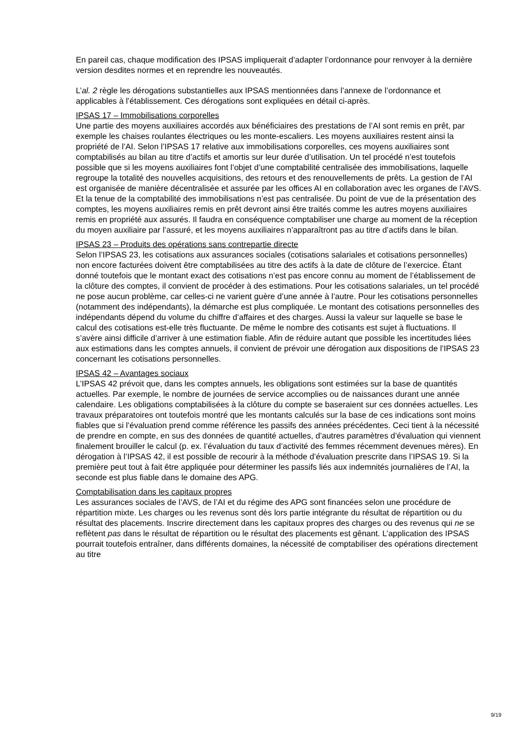En pareil cas, chaque modification des IPSAS impliquerait d’adapter l’ordonnance pour renvoyer à la dernière version desdites normes et en reprendre les nouveautés.
L’al. 2 règle les dérogations substantielles aux IPSAS mentionnées dans l’annexe de l’ordonnance et applicables à l’établissement. Ces dérogations sont expliquées en détail ci-après.
IPSAS 17 – Immobilisations corporelles
Une partie des moyens auxiliaires accordés aux bénéficiaires des prestations de l’AI sont remis en prêt, par exemple les chaises roulantes électriques ou les monte-escaliers. Les moyens auxiliaires restent ainsi la propriété de l’AI. Selon l’IPSAS 17 relative aux immobilisations corporelles, ces moyens auxiliaires sont comptabilisés au bilan au titre d’actifs et amortis sur leur durée d’utilisation. Un tel procédé n’est toutefois possible que si les moyens auxiliaires font l’objet d’une comptabilité centralisée des immobilisations, laquelle regroupe la totalité des nouvelles acquisitions, des retours et des renouvellements de prêts. La gestion de l’AI est organisée de manière décentralisée et assurée par les offices AI en collaboration avec les organes de l’AVS. Et la tenue de la comptabilité des immobilisations n’est pas centralisée. Du point de vue de la présentation des comptes, les moyens auxiliaires remis en prêt devront ainsi être traités comme les autres moyens auxiliaires remis en propriété aux assurés. Il faudra en conséquence comptabiliser une charge au moment de la réception du moyen auxiliaire par l’assuré, et les moyens auxiliaires n’apparaîtront pas au titre d’actifs dans le bilan.
IPSAS 23 – Produits des opérations sans contrepartie directe
Selon l’IPSAS 23, les cotisations aux assurances sociales (cotisations salariales et cotisations personnelles) non encore facturées doivent être comptabilisées au titre des actifs à la date de clôture de l’exercice. Étant donné toutefois que le montant exact des cotisations n’est pas encore connu au moment de l’établissement de la clôture des comptes, il convient de procéder à des estimations. Pour les cotisations salariales, un tel procédé ne pose aucun problème, car celles-ci ne varient guère d’une année à l’autre. Pour les cotisations personnelles (notamment des indépendants), la démarche est plus compliquée. Le montant des cotisations personnelles des indépendants dépend du volume du chiffre d’affaires et des charges. Aussi la valeur sur laquelle se base le calcul des cotisations est-elle très fluctuante. De même le nombre des cotisants est sujet à fluctuations. Il s’avère ainsi difficile d’arriver à une estimation fiable. Afin de réduire autant que possible les incertitudes liées aux estimations dans les comptes annuels, il convient de prévoir une dérogation aux dispositions de l’IPSAS 23 concernant les cotisations personnelles.
IPSAS 42 – Avantages sociaux
L’IPSAS 42 prévoit que, dans les comptes annuels, les obligations sont estimées sur la base de quantités actuelles. Par exemple, le nombre de journées de service accomplies ou de naissances durant une année calendaire. Les obligations comptabilisées à la clôture du compte se baseraient sur ces données actuelles. Les travaux préparatoires ont toutefois montré que les montants calculés sur la base de ces indications sont moins fiables que si l’évaluation prend comme référence les passifs des années précédentes. Ceci tient à la nécessité de prendre en compte, en sus des données de quantité actuelles, d’autres paramètres d’évaluation qui viennent finalement brouiller le calcul (p. ex. l’évaluation du taux d’activité des femmes récemment devenues mères). En dérogation à l’IPSAS 42, il est possible de recourir à la méthode d’évaluation prescrite dans l’IPSAS 19. Si la première peut tout à fait être appliquée pour déterminer les passifs liés aux indemnités journalières de l’AI, la seconde est plus fiable dans le domaine des APG.
Comptabilisation dans les capitaux propres
Les assurances sociales de l’AVS, de l’AI et du régime des APG sont financées selon une procédure de répartition mixte. Les charges ou les revenus sont dès lors partie intégrante du résultat de répartition ou du résultat des placements. Inscrire directement dans les capitaux propres des charges ou des revenus qui ne se reflètent pas dans le résultat de répartition ou le résultat des placements est gênant. L’application des IPSAS pourrait toutefois entraîner, dans différents domaines, la nécessité de comptabiliser des opérations directement au titre
9/19